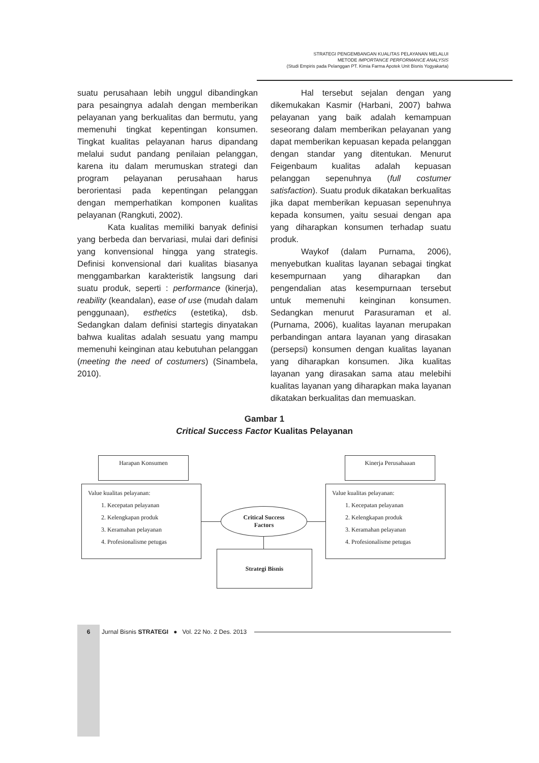STRATEGI PENGEMBANGAN KUALITAS PELAYANAN MELALUI
METODE IMPORTANCE PERFORMANCE ANALYSIS
(Studi Empiris pada Pelanggan PT. Kimia Farma Apotek Unit Bisnis Yogyakarta)
suatu perusahaan lebih unggul dibandingkan para pesaingnya adalah dengan memberikan pelayanan yang berkualitas dan bermutu, yang memenuhi tingkat kepentingan konsumen. Tingkat kualitas pelayanan harus dipandang melalui sudut pandang penilaian pelanggan, karena itu dalam merumuskan strategi dan program pelayanan perusahaan harus berorientasi pada kepentingan pelanggan dengan memperhatikan komponen kualitas pelayanan (Rangkuti, 2002).
Kata kualitas memiliki banyak definisi yang berbeda dan bervariasi, mulai dari definisi yang konvensional hingga yang strategis. Definisi konvensional dari kualitas biasanya menggambarkan karakteristik langsung dari suatu produk, seperti : performance (kinerja), reability (keandalan), ease of use (mudah dalam penggunaan), esthetics (estetika), dsb. Sedangkan dalam definisi startegis dinyatakan bahwa kualitas adalah sesuatu yang mampu memenuhi keinginan atau kebutuhan pelanggan (meeting the need of costumers) (Sinambela, 2010).
Hal tersebut sejalan dengan yang dikemukakan Kasmir (Harbani, 2007) bahwa pelayanan yang baik adalah kemampuan seseorang dalam memberikan pelayanan yang dapat memberikan kepuasan kepada pelanggan dengan standar yang ditentukan. Menurut Feigenbaum kualitas adalah kepuasan pelanggan sepenuhnya (full costumer satisfaction). Suatu produk dikatakan berkualitas jika dapat memberikan kepuasan sepenuhnya kepada konsumen, yaitu sesuai dengan apa yang diharapkan konsumen terhadap suatu produk.
Waykof (dalam Purnama, 2006), menyebutkan kualitas layanan sebagai tingkat kesempurnaan yang diharapkan dan pengendalian atas kesempurnaan tersebut untuk memenuhi keinginan konsumen. Sedangkan menurut Parasuraman et al. (Purnama, 2006), kualitas layanan merupakan perbandingan antara layanan yang dirasakan (persepsi) konsumen dengan kualitas layanan yang diharapkan konsumen. Jika kualitas layanan yang dirasakan sama atau melebihi kualitas layanan yang diharapkan maka layanan dikatakan berkualitas dan memuaskan.
Gambar 1
Critical Success Factor Kualitas Pelayanan
Harapan Konsumen Kinerja Perusahaaan
Value kualitas pelayanan:
1. Kecepatan pelayanan
2. Kelengkapan produk
3. Keramahan pelayanan
4. Profesionalisme petugas
Value kualitas pelayanan:
1. Kecepatan pelayanan
2. Kelengkapan produk
3. Keramahan pelayanan
4. Profesionalisme petugas
Critical Success
Factors
Strategi Bisnis
6 Jurnal Bisnis STRATEGI ● Vol. 22 No. 2 Des. 2013